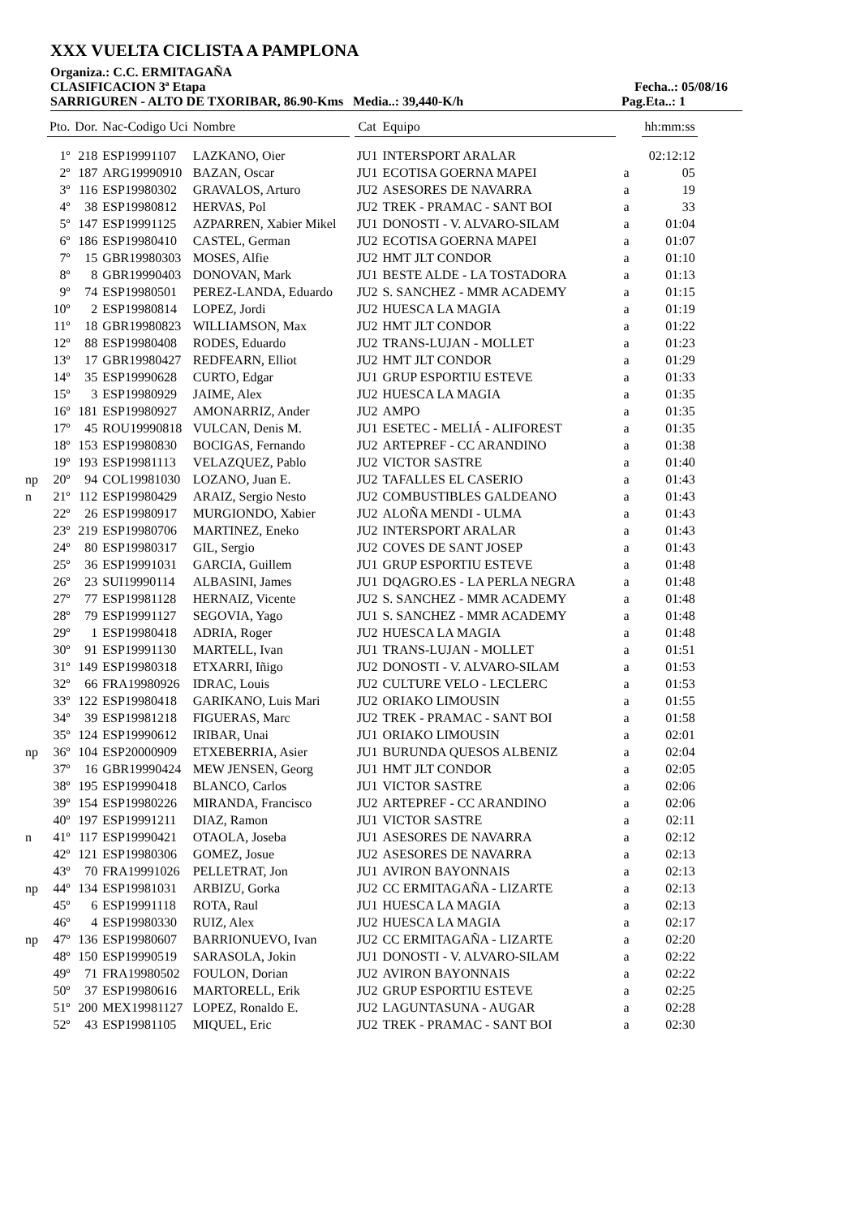XXX VUELTA CICLISTA A PAMPLONA
Organiza.: C.C. ERMITAGAÑA
CLASIFICACION 3ª Etapa Fecha..: 05/08/16
SARRIGUREN - ALTO DE TXORIBAR, 86.90-Kms Media..: 39,440-K/h Pag.Eta..: 1
| | Pto. | Dor. | Nac-Codigo Uci | Nombre | | Cat | Equipo | | | hh:mm:ss |
| | 1º | 218 | ESP19991107 | LAZKANO, Oier | | JU1 | INTERSPORT ARALAR | | | 02:12:12 |
| | 2º | 187 | ARG19990910 | BAZAN, Oscar | | JU1 | ECOTISA GOERNA MAPEI | | a | 05 |
| | 3º | 116 | ESP19980302 | GRAVALOS, Arturo | | JU2 | ASESORES DE NAVARRA | | a | 19 |
| | 4º | 38 | ESP19980812 | HERVAS, Pol | | JU2 | TREK - PRAMAC - SANT BOI | | a | 33 |
| | 5º | 147 | ESP19991125 | AZPARREN, Xabier Mikel | | JU1 | DONOSTI - V. ALVARO-SILAM | | a | 01:04 |
| | 6º | 186 | ESP19980410 | CASTEL, German | | JU2 | ECOTISA GOERNA MAPEI | | a | 01:07 |
| | 7º | 15 | GBR19980303 | MOSES, Alfie | | JU2 | HMT JLT CONDOR | | a | 01:10 |
| | 8º | 8 | GBR19990403 | DONOVAN, Mark | | JU1 | BESTE ALDE - LA TOSTADORA | | a | 01:13 |
| | 9º | 74 | ESP19980501 | PEREZ-LANDA, Eduardo | | JU2 | S. SANCHEZ - MMR ACADEMY | | a | 01:15 |
| | 10º | 2 | ESP19980814 | LOPEZ, Jordi | | JU2 | HUESCA LA MAGIA | | a | 01:19 |
| | 11º | 18 | GBR19980823 | WILLIAMSON, Max | | JU2 | HMT JLT CONDOR | | a | 01:22 |
| | 12º | 88 | ESP19980408 | RODES, Eduardo | | JU2 | TRANS-LUJAN - MOLLET | | a | 01:23 |
| | 13º | 17 | GBR19980427 | REDFEARN, Elliot | | JU2 | HMT JLT CONDOR | | a | 01:29 |
| | 14º | 35 | ESP19990628 | CURTO, Edgar | | JU1 | GRUP ESPORTIU ESTEVE | | a | 01:33 |
| | 15º | 3 | ESP19980929 | JAIME, Alex | | JU2 | HUESCA LA MAGIA | | a | 01:35 |
| | 16º | 181 | ESP19980927 | AMONARRIZ, Ander | | JU2 | AMPO | | a | 01:35 |
| | 17º | 45 | ROU19990818 | VULCAN, Denis M. | | JU1 | ESETEC - MELIÁ - ALIFOREST | | a | 01:35 |
| | 18º | 153 | ESP19980830 | BOCIGAS, Fernando | | JU2 | ARTEPREF - CC ARANDINO | | a | 01:38 |
| | 19º | 193 | ESP19981113 | VELAZQUEZ, Pablo | | JU2 | VICTOR SASTRE | | a | 01:40 |
| np | 20º | 94 | COL19981030 | LOZANO, Juan E. | | JU2 | TAFALLES EL CASERIO | | a | 01:43 |
| n | 21º | 112 | ESP19980429 | ARAIZ, Sergio Nesto | | JU2 | COMBUSTIBLES GALDEANO | | a | 01:43 |
| | 22º | 26 | ESP19980917 | MURGIONDO, Xabier | | JU2 | ALOÑA MENDI - ULMA | | a | 01:43 |
| | 23º | 219 | ESP19980706 | MARTINEZ, Eneko | | JU2 | INTERSPORT ARALAR | | a | 01:43 |
| | 24º | 80 | ESP19980317 | GIL, Sergio | | JU2 | COVES DE SANT JOSEP | | a | 01:43 |
| | 25º | 36 | ESP19991031 | GARCIA, Guillem | | JU1 | GRUP ESPORTIU ESTEVE | | a | 01:48 |
| | 26º | 23 | SUI19990114 | ALBASINI, James | | JU1 | DQAGRO.ES - LA PERLA NEGRA | | a | 01:48 |
| | 27º | 77 | ESP19981128 | HERNAIZ, Vicente | | JU2 | S. SANCHEZ - MMR ACADEMY | | a | 01:48 |
| | 28º | 79 | ESP19991127 | SEGOVIA, Yago | | JU1 | S. SANCHEZ - MMR ACADEMY | | a | 01:48 |
| | 29º | 1 | ESP19980418 | ADRIA, Roger | | JU2 | HUESCA LA MAGIA | | a | 01:48 |
| | 30º | 91 | ESP19991130 | MARTELL, Ivan | | JU1 | TRANS-LUJAN - MOLLET | | a | 01:51 |
| | 31º | 149 | ESP19980318 | ETXARRI, Iñigo | | JU2 | DONOSTI - V. ALVARO-SILAM | | a | 01:53 |
| | 32º | 66 | FRA19980926 | IDRAC, Louis | | JU2 | CULTURE VELO - LECLERC | | a | 01:53 |
| | 33º | 122 | ESP19980418 | GARIKANO, Luis Mari | | JU2 | ORIAKO LIMOUSIN | | a | 01:55 |
| | 34º | 39 | ESP19981218 | FIGUERAS, Marc | | JU2 | TREK - PRAMAC - SANT BOI | | a | 01:58 |
| | 35º | 124 | ESP19990612 | IRIBAR, Unai | | JU1 | ORIAKO LIMOUSIN | | a | 02:01 |
| np | 36º | 104 | ESP20000909 | ETXEBERRIA, Asier | | JU1 | BURUNDA QUESOS ALBENIZ | | a | 02:04 |
| | 37º | 16 | GBR19990424 | MEW JENSEN, Georg | | JU1 | HMT JLT CONDOR | | a | 02:05 |
| | 38º | 195 | ESP19990418 | BLANCO, Carlos | | JU1 | VICTOR SASTRE | | a | 02:06 |
| | 39º | 154 | ESP19980226 | MIRANDA, Francisco | | JU2 | ARTEPREF - CC ARANDINO | | a | 02:06 |
| | 40º | 197 | ESP19991211 | DIAZ, Ramon | | JU1 | VICTOR SASTRE | | a | 02:11 |
| n | 41º | 117 | ESP19990421 | OTAOLA, Joseba | | JU1 | ASESORES DE NAVARRA | | a | 02:12 |
| | 42º | 121 | ESP19980306 | GOMEZ, Josue | | JU2 | ASESORES DE NAVARRA | | a | 02:13 |
| | 43º | 70 | FRA19991026 | PELLETRAT, Jon | | JU1 | AVIRON BAYONNAIS | | a | 02:13 |
| np | 44º | 134 | ESP19981031 | ARBIZU, Gorka | | JU2 | CC ERMITAGAÑA - LIZARTE | | a | 02:13 |
| | 45º | 6 | ESP19991118 | ROTA, Raul | | JU1 | HUESCA LA MAGIA | | a | 02:13 |
| | 46º | 4 | ESP19980330 | RUIZ, Alex | | JU2 | HUESCA LA MAGIA | | a | 02:17 |
| np | 47º | 136 | ESP19980607 | BARRIONUEVO, Ivan | | JU2 | CC ERMITAGAÑA - LIZARTE | | a | 02:20 |
| | 48º | 150 | ESP19990519 | SARASOLA, Jokin | | JU1 | DONOSTI - V. ALVARO-SILAM | | a | 02:22 |
| | 49º | 71 | FRA19980502 | FOULON, Dorian | | JU2 | AVIRON BAYONNAIS | | a | 02:22 |
| | 50º | 37 | ESP19980616 | MARTORELL, Erik | | JU2 | GRUP ESPORTIU ESTEVE | | a | 02:25 |
| | 51º | 200 | MEX19981127 | LOPEZ, Ronaldo E. | | JU2 | LAGUNTASUNA - AUGAR | | a | 02:28 |
| | 52º | 43 | ESP19981105 | MIQUEL, Eric | | JU2 | TREK - PRAMAC - SANT BOI | | a | 02:30 |